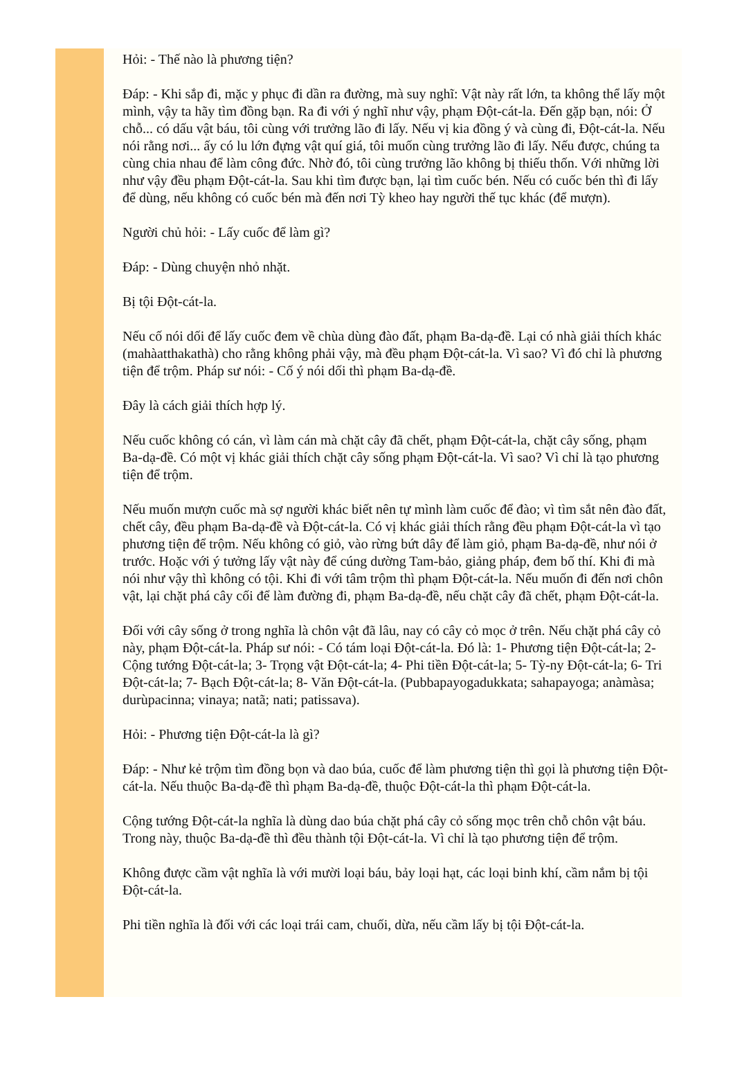Hỏi: - Thế nào là phương tiện?
Đáp: - Khi sắp đi, mặc y phục đi dần ra đường, mà suy nghĩ: Vật này rất lớn, ta không thể lấy một mình, vậy ta hãy tìm đồng bạn. Ra đi với ý nghĩ như vậy, phạm Đột-cát-la. Đến gặp bạn, nói: Ở chỗ... có dấu vật báu, tôi cùng với trưởng lão đi lấy. Nếu vị kia đồng ý và cùng đi, Đột-cát-la. Nếu nói rằng nơi... ấy có lu lớn đựng vật quí giá, tôi muốn cùng trưởng lão đi lấy. Nếu được, chúng ta cùng chia nhau để làm công đức. Nhờ đó, tôi cùng trưởng lão không bị thiếu thốn. Với những lời như vậy đều phạm Đột-cát-la. Sau khi tìm được bạn, lại tìm cuốc bén. Nếu có cuốc bén thì đi lấy để dùng, nếu không có cuốc bén mà đến nơi Tỳ kheo hay người thế tục khác (để mượn).
Người chủ hỏi: - Lấy cuốc để làm gì?
Đáp: - Dùng chuyện nhỏ nhặt.
Bị tội Đột-cát-la.
Nếu cố nói dối để lấy cuốc đem về chùa dùng đào đất, phạm Ba-dạ-đề. Lại có nhà giải thích khác (mahàatthakathà) cho rằng không phải vậy, mà đều phạm Đột-cát-la. Vì sao? Vì đó chỉ là phương tiện để trộm. Pháp sư nói: - Cố ý nói dối thì phạm Ba-dạ-đề.
Đây là cách giải thích hợp lý.
Nếu cuốc không có cán, vì làm cán mà chặt cây đã chết, phạm Đột-cát-la, chặt cây sống, phạm Ba-dạ-đề. Có một vị khác giải thích chặt cây sống phạm Đột-cát-la. Vì sao? Vì chỉ là tạo phương tiện để trộm.
Nếu muốn mượn cuốc mà sợ người khác biết nên tự mình làm cuốc để đào; vì tìm sắt nên đào đất, chết cây, đều phạm Ba-dạ-đề và Đột-cát-la. Có vị khác giải thích rằng đều phạm Đột-cát-la vì tạo phương tiện để trộm. Nếu không có giỏ, vào rừng bứt dây để làm giỏ, phạm Ba-dạ-đề, như nói ở trước. Hoặc với ý tưởng lấy vật này để cúng dường Tam-bảo, giảng pháp, đem bố thí. Khi đi mà nói như vậy thì không có tội. Khi đi với tâm trộm thì phạm Đột-cát-la. Nếu muốn đi đến nơi chôn vật, lại chặt phá cây cối để làm đường đi, phạm Ba-dạ-đề, nếu chặt cây đã chết, phạm Đột-cát-la.
Đối với cây sống ở trong nghĩa là chôn vật đã lâu, nay có cây cỏ mọc ở trên. Nếu chặt phá cây cỏ này, phạm Đột-cát-la. Pháp sư nói: - Có tám loại Đột-cát-la. Đó là: 1- Phương tiện Đột-cát-la; 2- Cộng tướng Đột-cát-la; 3- Trọng vật Đột-cát-la; 4- Phi tiền Đột-cát-la; 5- Tỳ-ny Đột-cát-la; 6- Tri Đột-cát-la; 7- Bạch Đột-cát-la; 8- Văn Đột-cát-la. (Pubbapayogadukkata; sahapayoga; anàmàsa; durùpacinna; vinaya; natã; nati; patissava).
Hỏi: - Phương tiện Đột-cát-la là gì?
Đáp: - Như kẻ trộm tìm đồng bọn và dao búa, cuốc để làm phương tiện thì gọi là phương tiện Đột-cát-la. Nếu thuộc Ba-dạ-đề thì phạm Ba-dạ-đề, thuộc Đột-cát-la thì phạm Đột-cát-la.
Cộng tướng Đột-cát-la nghĩa là dùng dao búa chặt phá cây cỏ sống mọc trên chỗ chôn vật báu. Trong này, thuộc Ba-dạ-đề thì đều thành tội Đột-cát-la. Vì chỉ là tạo phương tiện để trộm.
Không được cầm vật nghĩa là với mười loại báu, bảy loại hạt, các loại binh khí, cầm nắm bị tội Đột-cát-la.
Phi tiền nghĩa là đối với các loại trái cam, chuối, dừa, nếu cầm lấy bị tội Đột-cát-la.